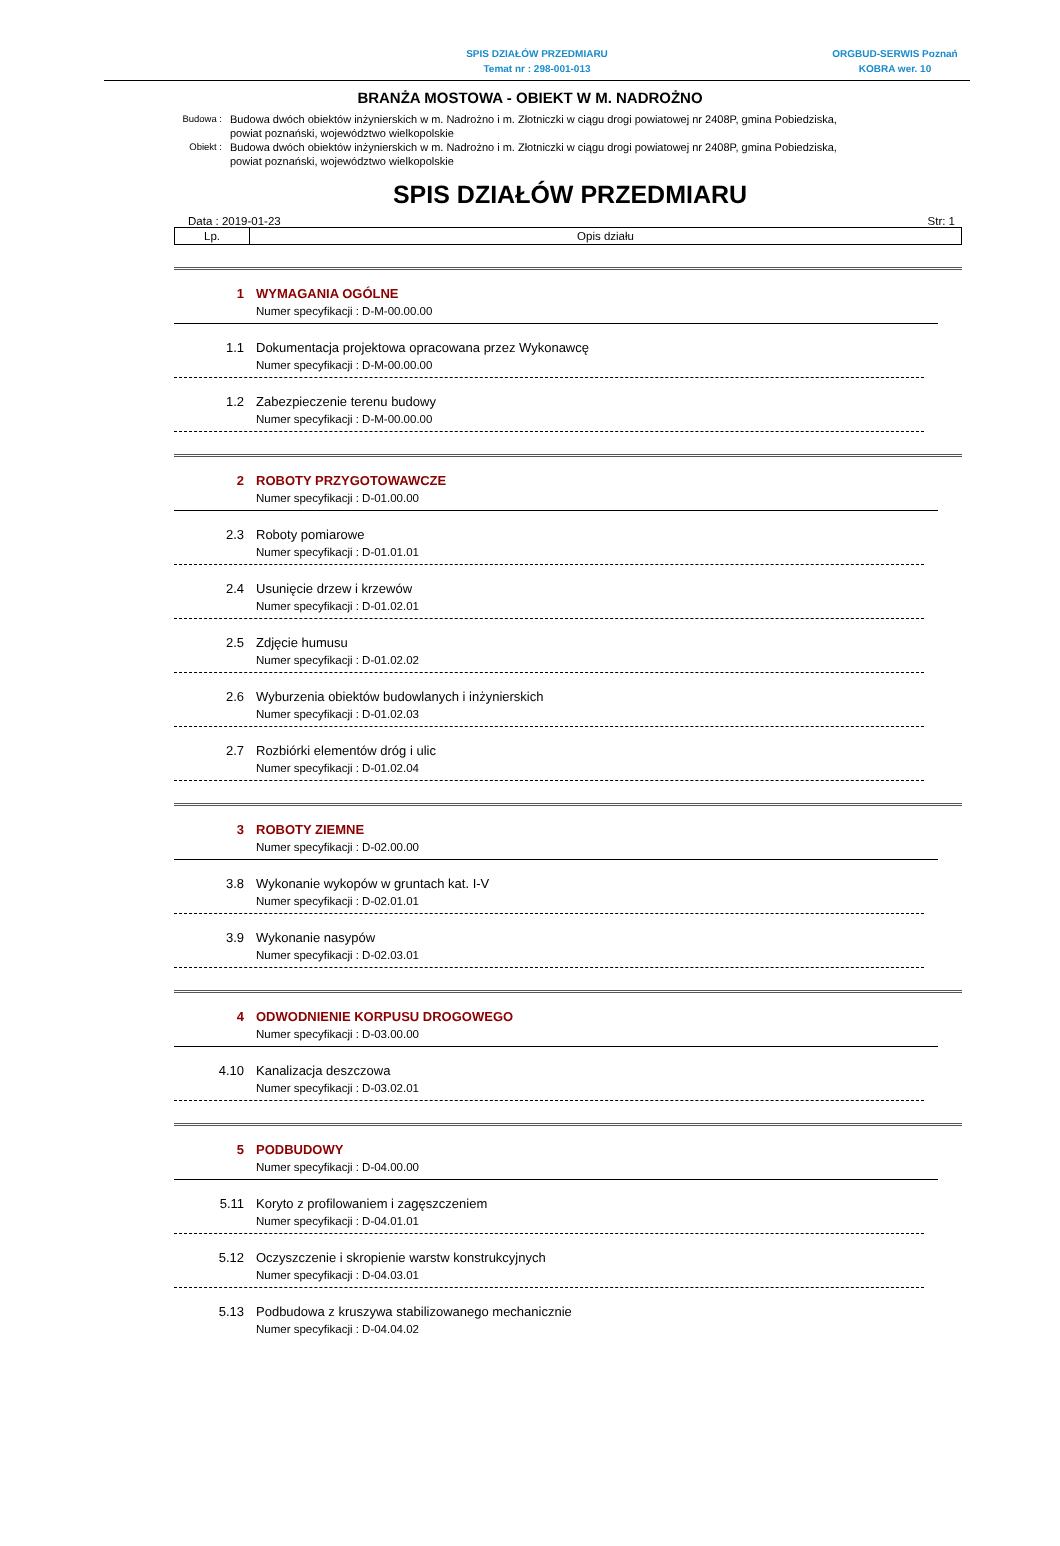SPIS DZIAŁÓW PRZEDMIARU
Temat nr : 298-001-013
ORGBUD-SERWIS Poznań
KOBRA wer. 10
BRANŻA MOSTOWA - OBIEKT W M. NADROŻNO
Budowa :
Budowa dwóch obiektów inżynierskich w m. Nadrożno i m. Złotniczki w ciągu drogi powiatowej nr 2408P, gmina Pobiedziska, powiat poznański, województwo wielkopolskie
Obiekt :
Budowa dwóch obiektów inżynierskich w m. Nadrożno i m. Złotniczki w ciągu drogi powiatowej nr 2408P, gmina Pobiedziska, powiat poznański, województwo wielkopolskie
SPIS DZIAŁÓW PRZEDMIARU
Data : 2019-01-23 Str: 1
| Lp. | Opis działu |
| --- | --- |
1 WYMAGANIA OGÓLNE
Numer specyfikacji : D-M-00.00.00
1.1 Dokumentacja projektowa opracowana przez Wykonawcę
Numer specyfikacji : D-M-00.00.00
1.2 Zabezpieczenie terenu budowy
Numer specyfikacji : D-M-00.00.00
2 ROBOTY PRZYGOTOWAWCZE
Numer specyfikacji : D-01.00.00
2.3 Roboty pomiarowe
Numer specyfikacji : D-01.01.01
2.4 Usunięcie drzew i krzewów
Numer specyfikacji : D-01.02.01
2.5 Zdjęcie humusu
Numer specyfikacji : D-01.02.02
2.6 Wyburzenia obiektów budowlanych i inżynierskich
Numer specyfikacji : D-01.02.03
2.7 Rozbiórki elementów dróg i ulic
Numer specyfikacji : D-01.02.04
3 ROBOTY ZIEMNE
Numer specyfikacji : D-02.00.00
3.8 Wykonanie wykopów w gruntach kat. I-V
Numer specyfikacji : D-02.01.01
3.9 Wykonanie nasypów
Numer specyfikacji : D-02.03.01
4 ODWODNIENIE KORPUSU DROGOWEGO
Numer specyfikacji : D-03.00.00
4.10 Kanalizacja deszczowa
Numer specyfikacji : D-03.02.01
5 PODBUDOWY
Numer specyfikacji : D-04.00.00
5.11 Koryto z profilowaniem i zagęszczeniem
Numer specyfikacji : D-04.01.01
5.12 Oczyszczenie i skropienie warstw konstrukcyjnych
Numer specyfikacji : D-04.03.01
5.13 Podbudowa z kruszywa stabilizowanego mechanicznie
Numer specyfikacji : D-04.04.02